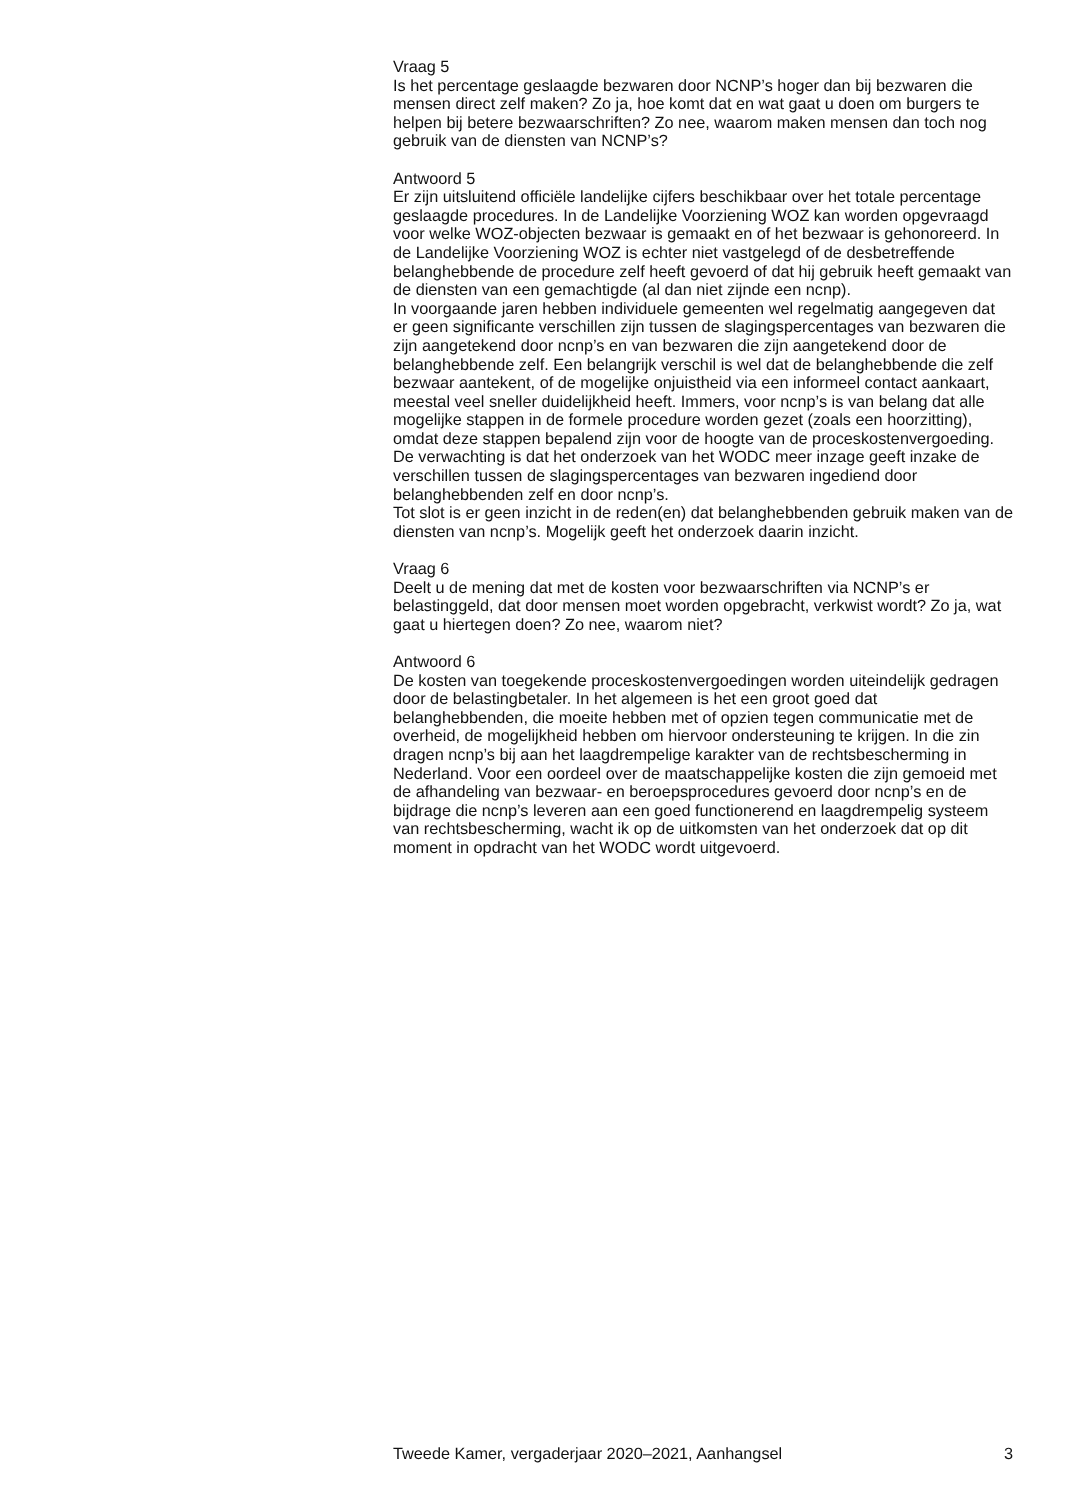Vraag 5
Is het percentage geslaagde bezwaren door NCNP’s hoger dan bij bezwaren die mensen direct zelf maken? Zo ja, hoe komt dat en wat gaat u doen om burgers te helpen bij betere bezwaarschriften? Zo nee, waarom maken mensen dan toch nog gebruik van de diensten van NCNP’s?
Antwoord 5
Er zijn uitsluitend officiële landelijke cijfers beschikbaar over het totale percentage geslaagde procedures. In de Landelijke Voorziening WOZ kan worden opgevraagd voor welke WOZ-objecten bezwaar is gemaakt en of het bezwaar is gehonoreerd. In de Landelijke Voorziening WOZ is echter niet vastgelegd of de desbetreffende belanghebbende de procedure zelf heeft gevoerd of dat hij gebruik heeft gemaakt van de diensten van een gemachtigde (al dan niet zijnde een ncnp).
In voorgaande jaren hebben individuele gemeenten wel regelmatig aangegeven dat er geen significante verschillen zijn tussen de slagingspercentages van bezwaren die zijn aangetekend door ncnp’s en van bezwaren die zijn aangetekend door de belanghebbende zelf. Een belangrijk verschil is wel dat de belanghebbende die zelf bezwaar aantekent, of de mogelijke onjuistheid via een informeel contact aankaart, meestal veel sneller duidelijkheid heeft. Immers, voor ncnp’s is van belang dat alle mogelijke stappen in de formele procedure worden gezet (zoals een hoorzitting), omdat deze stappen bepalend zijn voor de hoogte van de proceskostenvergoeding.
De verwachting is dat het onderzoek van het WODC meer inzage geeft inzake de verschillen tussen de slagingspercentages van bezwaren ingediend door belanghebbenden zelf en door ncnp’s.
Tot slot is er geen inzicht in de reden(en) dat belanghebbenden gebruik maken van de diensten van ncnp’s. Mogelijk geeft het onderzoek daarin inzicht.
Vraag 6
Deelt u de mening dat met de kosten voor bezwaarschriften via NCNP’s er belastinggeld, dat door mensen moet worden opgebracht, verkwist wordt? Zo ja, wat gaat u hiertegen doen? Zo nee, waarom niet?
Antwoord 6
De kosten van toegekende proceskostenvergoedingen worden uiteindelijk gedragen door de belastingbetaler. In het algemeen is het een groot goed dat belanghebbenden, die moeite hebben met of opzien tegen communicatie met de overheid, de mogelijkheid hebben om hiervoor ondersteuning te krijgen. In die zin dragen ncnp’s bij aan het laagdrempelige karakter van de rechtsbescherming in Nederland. Voor een oordeel over de maatschappelijke kosten die zijn gemoeid met de afhandeling van bezwaar- en beroepsprocedures gevoerd door ncnp’s en de bijdrage die ncnp’s leveren aan een goed functionerend en laagdrempelig systeem van rechtsbescherming, wacht ik op de uitkomsten van het onderzoek dat op dit moment in opdracht van het WODC wordt uitgevoerd.
Tweede Kamer, vergaderjaar 2020–2021, Aanhangsel 3